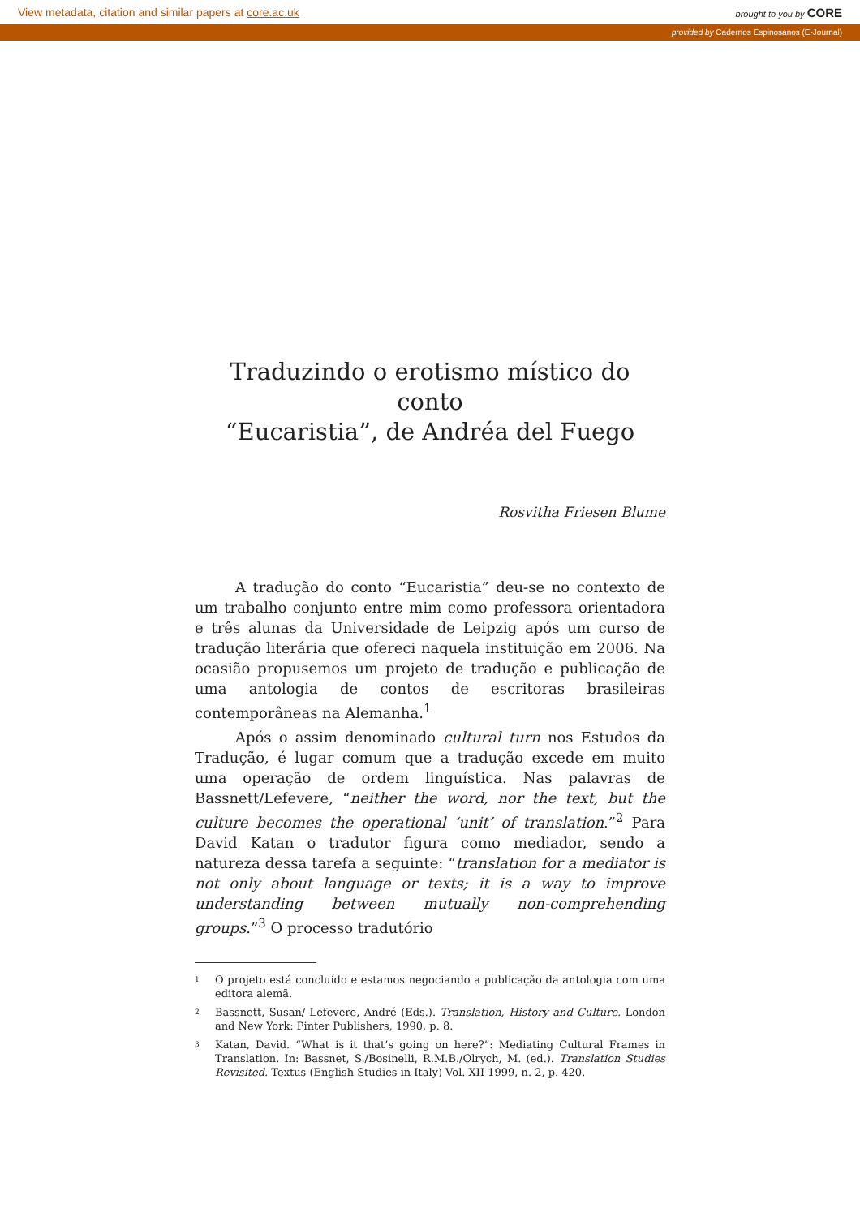View metadata, citation and similar papers at core.ac.uk brought to you by CORE
provided by Cadernos Espinosanos (E-Journal)
Traduzindo o erotismo místico do conto
“Eucaristia”, de Andréa del Fuego
Rosvitha Friesen Blume
A tradução do conto “Eucaristia” deu-se no contexto de um trabalho conjunto entre mim como professora orientadora e três alunas da Universidade de Leipzig após um curso de tradução literária que ofereci naquela instituição em 2006. Na ocasião propusemos um projeto de tradução e publicação de uma antologia de contos de escritoras brasileiras contemporâneas na Alemanha.<sup>1</sup>
Após o assim denominado cultural turn nos Estudos da Tradução, é lugar comum que a tradução excede em muito uma operação de ordem linguística. Nas palavras de Bassnett/Lefevere, “neither the word, nor the text, but the culture becomes the operational ‘unit’ of translation.”<sup>2</sup> Para David Katan o tradutor figura como mediador, sendo a natureza dessa tarefa a seguinte: “translation for a mediator is not only about language or texts; it is a way to improve understanding between mutually non-comprehending groups.”<sup>3</sup> O processo tradutório
1
O projeto está concluído e estamos negociando a publicação da antologia com uma editora alemã.
2
Bassnett, Susan/ Lefevere, André (Eds.). Translation, History and Culture. London and New York: Pinter Publishers, 1990, p. 8.
3
Katan, David. “What is it that’s going on here?”: Mediating Cultural Frames in Translation. In: Bassnet, S./Bosinelli, R.M.B./Olrych, M. (ed.). Translation Studies Revisited. Textus (English Studies in Italy) Vol. XII 1999, n. 2, p. 420.